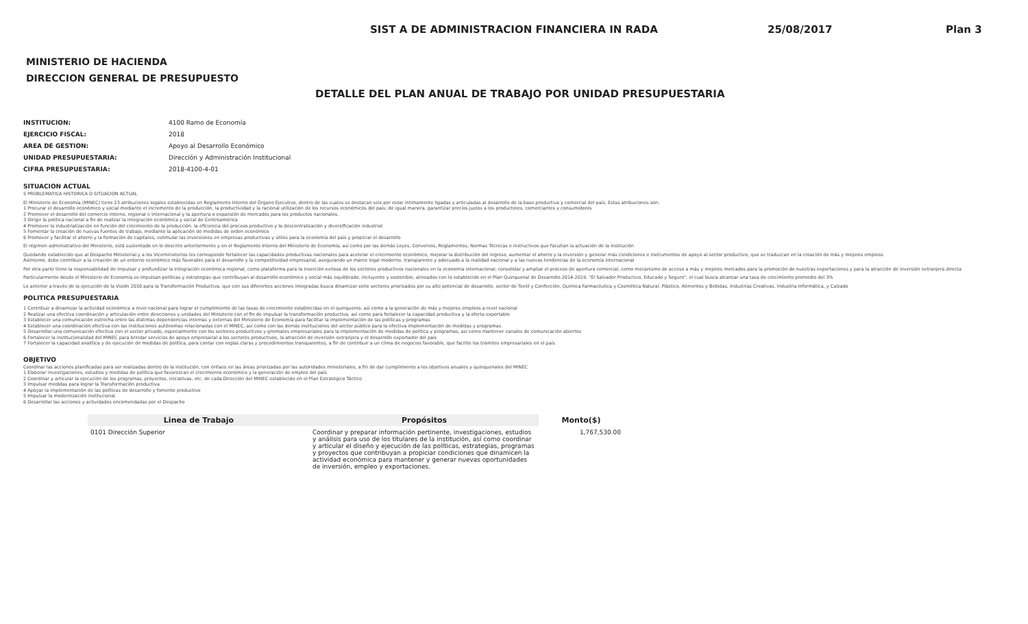SIST A DE ADMINISTRACION FINANCIERA IN RADA 25/08/2017 Plan 3
MINISTERIO DE HACIENDA
DIRECCION GENERAL DE PRESUPUESTO
DETALLE DEL PLAN ANUAL DE TRABAJO POR UNIDAD PRESUPUESTARIA
INSTITUCION: 4100 Ramo de Economía
EJERCICIO FISCAL: 2018
AREA DE GESTION: Apoyo al Desarrollo Económico
UNIDAD PRESUPUESTARIA: Dirección y Administración Institucional
CIFRA PRESUPUESTARIA: 2018-4100-4-01
SITUACION ACTUAL
5 PROBLEMATICA HISTORICA O SITUACION ACTUAL
El Ministerio de Economía (MINEC) tiene 23 atribuciones legales establecidas en Reglamento Interno del Órgano Ejecutivo, dentro de las cuales se destacan seis por estar íntimamente ligadas y articuladas al desarrollo de la base productiva y comercial del país. Estas atribuciones son:
1 Procurar el desarrollo económico y social mediante el incremento de la producción, la productividad y la racional utilización de los recursos económicos del país; de igual manera, garantizar precios justos a los productores, comerciantes y consumidores
2 Promover el desarrollo del comercio interno, regional e internacional y la apertura o expansión de mercados para los productos nacionales.
3 Dirigir la política nacional a fin de realizar la integración económica y social de Centroamérica
4 Promover la industrialización en función del crecimiento de la producción, la eficiencia del proceso productivo y la descentralización y diversificación industrial
5 Fomentar la creación de nuevas fuentes de trabajo, mediante la aplicación de medidas de orden económico
6 Promover y facilitar el ahorro y la formación de capitales; estimular las inversiones en empresas productivas y útiles para la economía del país y propiciar el desarrollo
El régimen administrativo del Ministerio, está sustentado en lo descrito anteriormente y en el Reglamento Interno del Ministerio de Economía; así como por las demás Leyes, Convenios, Reglamentos, Normas Técnicas e instructivos que facultan la actuación de la institución
Quedando establecido que al Despacho Ministerial y a los Viceministerios les corresponde fortalecer las capacidades productivas nacionales para acelerar el crecimiento económico, mejorar la distribución del ingreso, aumentar el ahorro y la inversión y generar más condiciones e instrumentos de apoyo al sector productivo, que se traduzcan en la creación de más y mejores empleos
Asimismo, debe contribuir a la creación de un entorno económico más favorable para el desarrollo y la competitividad empresarial, asegurando un marco legal moderno, transparente y adecuado a la realidad nacional y a las nuevas tendencias de la economía internacional
Por otra parte tiene la responsabilidad de impulsar y profundizar la integración económica regional, como plataforma para la inserción exitosa de los sectores productivos nacionales en la economía internacional; consolidar y ampliar el proceso de apertura comercial, como mecanismo de acceso a más y mejores mercados para la promoción de nuestras exportaciones y para la atracción de inversión extranjera directa
Particularmente desde el Ministerio de Economía se impulsan políticas y estrategias que contribuyan al desarrollo económico y social más equilibrado, incluyente y sostenible, alineados con lo establecido en el Plan Quinquenal de Desarrollo 2014-2019, "El Salvador Productivo, Educado y Seguro", el cual busca alcanzar una tasa de crecimiento promedio del 3%
Lo anterior a través de la ejecución de la Visión 2030 para la Transformación Productiva, que con sus diferentes acciones integradas busca dinamizar siete sectores priorizados por su alto potencial de desarrollo, sector de Textil y Confección, Química Farmacéutica y Cosmética Natural, Plástico, Alimentos y Bebidas, Industrias Creativas, Industria Informática, y Calzado
POLITICA PRESUPUESTARIA
1 Contribuir a dinamizar la actividad económica a nivel nacional para lograr el cumplimiento de las tasas de crecimiento establecidas en el quinquenio, así como a la generación de más y mejores empleos a nivel nacional
2 Realizar una efectiva coordinación y articulación entre direcciones y unidades del Ministerio con el fin de impulsar la transformación productiva, así como para fortalecer la capacidad productiva y la oferta exportable
3 Establecer una comunicación estrecha entre las distintas dependencias internas y externas del Ministerio de Economía para facilitar la implementación de las políticas y programas
4 Establecer una coordinación efectiva con las instituciones autónomas relacionadas con el MINEC, así como con las demás instituciones del sector público para la efectiva implementación de medidas y programas.
5 Desarrollar una comunicación efectiva con el sector privado, especialmente con los sectores productivos y gremiales empresariales para la implementación de medidas de política y programas, así como mantener canales de comunicación abiertos
6 Fortalecer la institucionalidad del MINEC para brindar servicios de apoyo empresarial a los sectores productivos, la atracción de inversión extranjera y el desarrollo exportador del país
7 Fortalecer la capacidad analítica y de ejecución de medidas de política, para contar con reglas claras y procedimientos transparentes, a fin de contribuir a un clima de negocios favorable, que facilite los trámites empresariales en el país
OBJETIVO
Coordinar las acciones planificadas para ser realizadas dentro de la institución, con énfasis en las áreas priorizadas por las autoridades ministeriales, a fin de dar cumplimiento a los objetivos anuales y quinquenales del MINEC
1 Elaborar investigaciones, estudios y medidas de política que favorezcan el crecimiento económico y la generación de empleo del país
2 Coordinar y articular la ejecución de los programas, proyectos, iniciativas, etc. de cada Dirección del MINEC establecido en el Plan Estratégico Táctico
3 Impulsar medidas para lograr la Transformación productiva
4 Apoyar la implementación de las políticas de desarrollo y fomento productivo
5 Impulsar la modernización institucional
6 Desarrollar las acciones y actividades encomendadas por el Despacho
| Linea de Trabajo | Propósitos | Monto($) |
| --- | --- | --- |
| 0101 Dirección Superior | Coordinar y preparar información pertinente, investigaciones, estudios y análisis para uso de los titulares de la institución, así como coordinar y articular el diseño y ejecución de las políticas, estrategias, programas y proyectos que contribuyan a propiciar condiciones que dinamicen la actividad económica para mantener y generar nuevas oportunidades de inversión, empleo y exportaciones. | 1,767,530.00 |